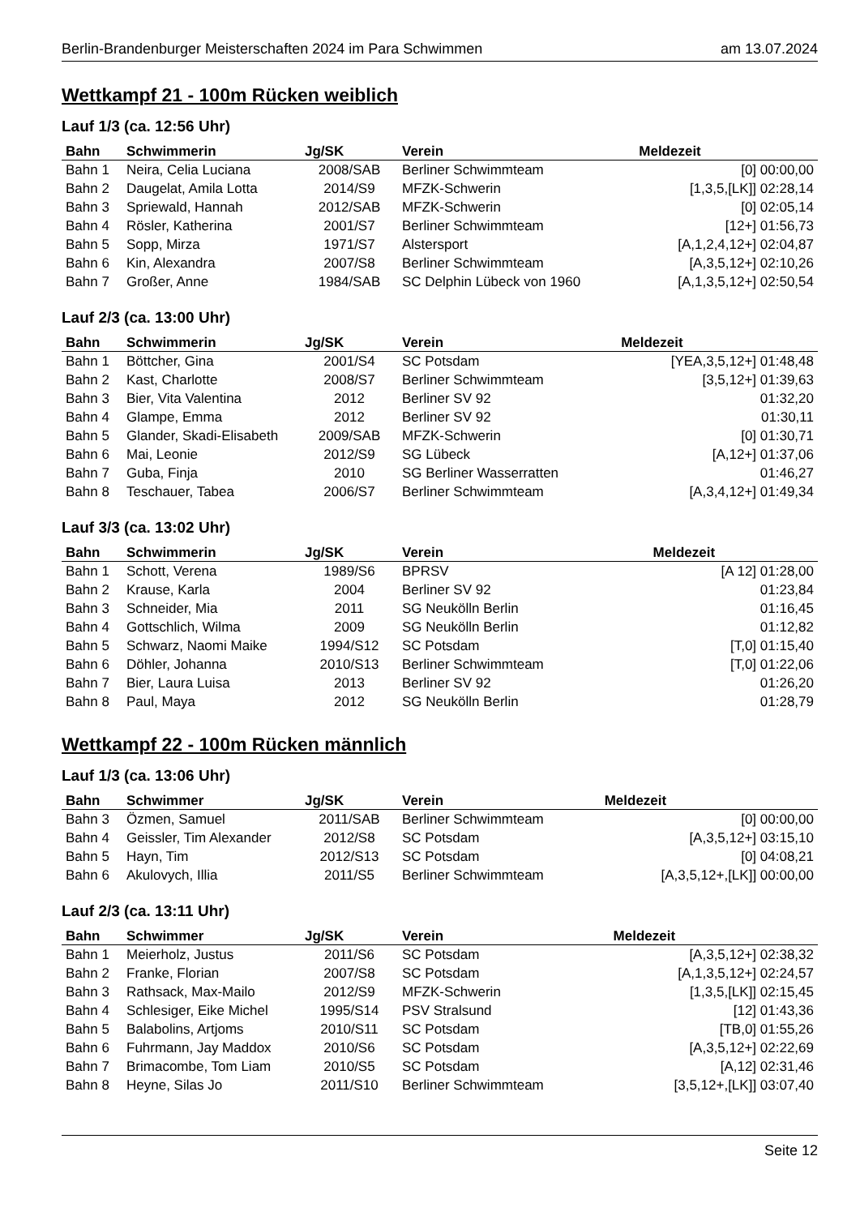Berlin-Brandenburger Meisterschaften 2024 im Para Schwimmen am 13.07.2024
Wettkampf 21 - 100m Rücken weiblich
Lauf 1/3 (ca. 12:56 Uhr)
| Bahn | Schwimmerin | Jg/SK | Verein | Meldezeit |
| --- | --- | --- | --- | --- |
| Bahn 1 | Neira, Celia Luciana | 2008/SAB | Berliner Schwimmteam | [0] 00:00,00 |
| Bahn 2 | Daugelat, Amila Lotta | 2014/S9 | MFZK-Schwerin | [1,3,5,[LK]] 02:28,14 |
| Bahn 3 | Spriewald, Hannah | 2012/SAB | MFZK-Schwerin | [0] 02:05,14 |
| Bahn 4 | Rösler, Katherina | 2001/S7 | Berliner Schwimmteam | [12+] 01:56,73 |
| Bahn 5 | Sopp, Mirza | 1971/S7 | Alstersport | [A,1,2,4,12+] 02:04,87 |
| Bahn 6 | Kin, Alexandra | 2007/S8 | Berliner Schwimmteam | [A,3,5,12+] 02:10,26 |
| Bahn 7 | Großer, Anne | 1984/SAB | SC Delphin Lübeck von 1960 | [A,1,3,5,12+] 02:50,54 |
Lauf 2/3 (ca. 13:00 Uhr)
| Bahn | Schwimmerin | Jg/SK | Verein | Meldezeit |
| --- | --- | --- | --- | --- |
| Bahn 1 | Böttcher, Gina | 2001/S4 | SC Potsdam | [YEA,3,5,12+] 01:48,48 |
| Bahn 2 | Kast, Charlotte | 2008/S7 | Berliner Schwimmteam | [3,5,12+] 01:39,63 |
| Bahn 3 | Bier, Vita Valentina | 2012 | Berliner SV 92 | 01:32,20 |
| Bahn 4 | Glampe, Emma | 2012 | Berliner SV 92 | 01:30,11 |
| Bahn 5 | Glander, Skadi-Elisabeth | 2009/SAB | MFZK-Schwerin | [0] 01:30,71 |
| Bahn 6 | Mai, Leonie | 2012/S9 | SG Lübeck | [A,12+] 01:37,06 |
| Bahn 7 | Guba, Finja | 2010 | SG Berliner Wasserratten | 01:46,27 |
| Bahn 8 | Teschauer, Tabea | 2006/S7 | Berliner Schwimmteam | [A,3,4,12+] 01:49,34 |
Lauf 3/3 (ca. 13:02 Uhr)
| Bahn | Schwimmerin | Jg/SK | Verein | Meldezeit |
| --- | --- | --- | --- | --- |
| Bahn 1 | Schott, Verena | 1989/S6 | BPRSV | [A 12] 01:28,00 |
| Bahn 2 | Krause, Karla | 2004 | Berliner SV 92 | 01:23,84 |
| Bahn 3 | Schneider, Mia | 2011 | SG Neukölln Berlin | 01:16,45 |
| Bahn 4 | Gottschlich, Wilma | 2009 | SG Neukölln Berlin | 01:12,82 |
| Bahn 5 | Schwarz, Naomi Maike | 1994/S12 | SC Potsdam | [T,0] 01:15,40 |
| Bahn 6 | Döhler, Johanna | 2010/S13 | Berliner Schwimmteam | [T,0] 01:22,06 |
| Bahn 7 | Bier, Laura Luisa | 2013 | Berliner SV 92 | 01:26,20 |
| Bahn 8 | Paul, Maya | 2012 | SG Neukölln Berlin | 01:28,79 |
Wettkampf 22 - 100m Rücken männlich
Lauf 1/3 (ca. 13:06 Uhr)
| Bahn | Schwimmer | Jg/SK | Verein | Meldezeit |
| --- | --- | --- | --- | --- |
| Bahn 3 | Özmen, Samuel | 2011/SAB | Berliner Schwimmteam | [0] 00:00,00 |
| Bahn 4 | Geissler, Tim Alexander | 2012/S8 | SC Potsdam | [A,3,5,12+] 03:15,10 |
| Bahn 5 | Hayn, Tim | 2012/S13 | SC Potsdam | [0] 04:08,21 |
| Bahn 6 | Akulovych, Illia | 2011/S5 | Berliner Schwimmteam | [A,3,5,12+,[LK]] 00:00,00 |
Lauf 2/3 (ca. 13:11 Uhr)
| Bahn | Schwimmer | Jg/SK | Verein | Meldezeit |
| --- | --- | --- | --- | --- |
| Bahn 1 | Meierholz, Justus | 2011/S6 | SC Potsdam | [A,3,5,12+] 02:38,32 |
| Bahn 2 | Franke, Florian | 2007/S8 | SC Potsdam | [A,1,3,5,12+] 02:24,57 |
| Bahn 3 | Rathsack, Max-Mailo | 2012/S9 | MFZK-Schwerin | [1,3,5,[LK]] 02:15,45 |
| Bahn 4 | Schlesiger, Eike Michel | 1995/S14 | PSV Stralsund | [12] 01:43,36 |
| Bahn 5 | Balabolins, Artjoms | 2010/S11 | SC Potsdam | [TB,0] 01:55,26 |
| Bahn 6 | Fuhrmann, Jay Maddox | 2010/S6 | SC Potsdam | [A,3,5,12+] 02:22,69 |
| Bahn 7 | Brimacombe, Tom Liam | 2010/S5 | SC Potsdam | [A,12] 02:31,46 |
| Bahn 8 | Heyne, Silas Jo | 2011/S10 | Berliner Schwimmteam | [3,5,12+,[LK]] 03:07,40 |
Seite 12